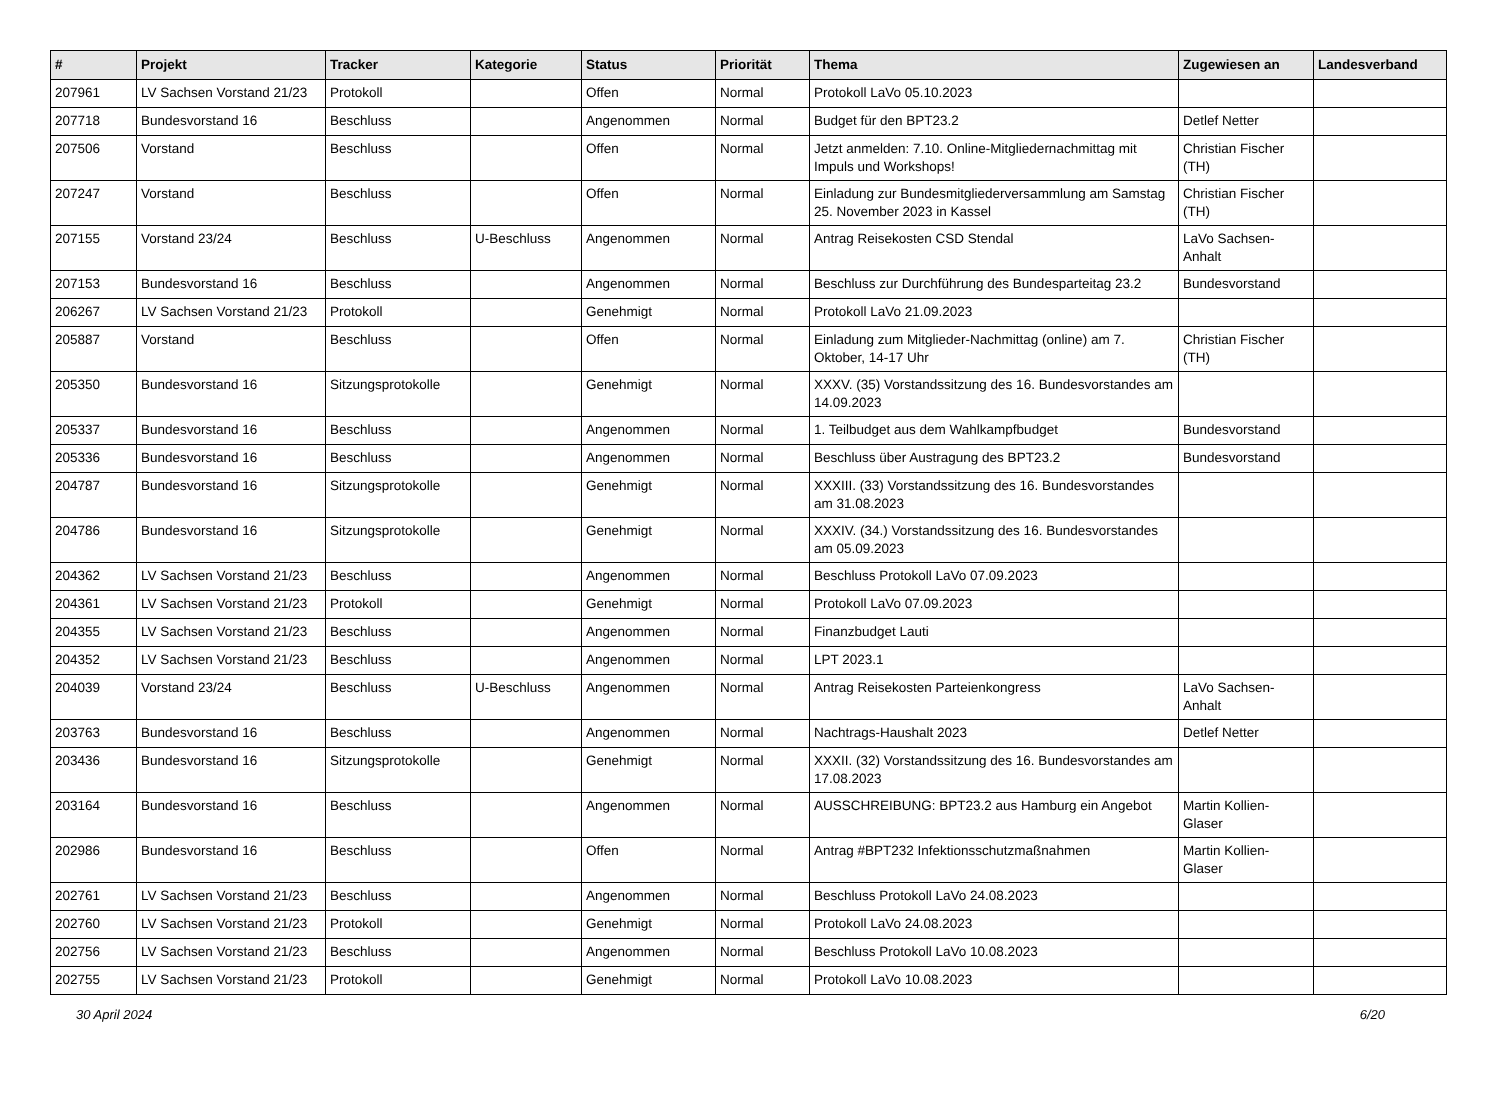| # | Projekt | Tracker | Kategorie | Status | Priorität | Thema | Zugewiesen an | Landesverband |
| --- | --- | --- | --- | --- | --- | --- | --- | --- |
| 207961 | LV Sachsen Vorstand 21/23 | Protokoll | | Offen | Normal | Protokoll LaVo 05.10.2023 | | |
| 207718 | Bundesvorstand 16 | Beschluss | | Angenommen | Normal | Budget für den BPT23.2 | Detlef Netter | |
| 207506 | Vorstand | Beschluss | | Offen | Normal | Jetzt anmelden: 7.10. Online-Mitgliedernachmittag mit Impuls und Workshops! | Christian Fischer (TH) | |
| 207247 | Vorstand | Beschluss | | Offen | Normal | Einladung zur Bundesmitgliederversammlung am Samstag 25. November 2023 in Kassel | Christian Fischer (TH) | |
| 207155 | Vorstand 23/24 | Beschluss | U-Beschluss | Angenommen | Normal | Antrag Reisekosten CSD Stendal | LaVo Sachsen-Anhalt | |
| 207153 | Bundesvorstand 16 | Beschluss | | Angenommen | Normal | Beschluss zur Durchführung des Bundesparteitag 23.2 | Bundesvorstand | |
| 206267 | LV Sachsen Vorstand 21/23 | Protokoll | | Genehmigt | Normal | Protokoll LaVo 21.09.2023 | | |
| 205887 | Vorstand | Beschluss | | Offen | Normal | Einladung zum Mitglieder-Nachmittag (online) am 7. Oktober, 14-17 Uhr | Christian Fischer (TH) | |
| 205350 | Bundesvorstand 16 | Sitzungsprotokolle | | Genehmigt | Normal | XXXV. (35) Vorstandssitzung des 16. Bundesvorstandes am 14.09.2023 | | |
| 205337 | Bundesvorstand 16 | Beschluss | | Angenommen | Normal | 1. Teilbudget aus dem Wahlkampfbudget | Bundesvorstand | |
| 205336 | Bundesvorstand 16 | Beschluss | | Angenommen | Normal | Beschluss über Austragung des BPT23.2 | Bundesvorstand | |
| 204787 | Bundesvorstand 16 | Sitzungsprotokolle | | Genehmigt | Normal | XXXIII. (33) Vorstandssitzung des 16. Bundesvorstandes am 31.08.2023 | | |
| 204786 | Bundesvorstand 16 | Sitzungsprotokolle | | Genehmigt | Normal | XXXIV. (34.) Vorstandssitzung des 16. Bundesvorstandes am 05.09.2023 | | |
| 204362 | LV Sachsen Vorstand 21/23 | Beschluss | | Angenommen | Normal | Beschluss Protokoll LaVo 07.09.2023 | | |
| 204361 | LV Sachsen Vorstand 21/23 | Protokoll | | Genehmigt | Normal | Protokoll LaVo 07.09.2023 | | |
| 204355 | LV Sachsen Vorstand 21/23 | Beschluss | | Angenommen | Normal | Finanzbudget Lauti | | |
| 204352 | LV Sachsen Vorstand 21/23 | Beschluss | | Angenommen | Normal | LPT 2023.1 | | |
| 204039 | Vorstand 23/24 | Beschluss | U-Beschluss | Angenommen | Normal | Antrag Reisekosten Parteienkongress | LaVo Sachsen-Anhalt | |
| 203763 | Bundesvorstand 16 | Beschluss | | Angenommen | Normal | Nachtrags-Haushalt 2023 | Detlef Netter | |
| 203436 | Bundesvorstand 16 | Sitzungsprotokolle | | Genehmigt | Normal | XXXII. (32) Vorstandssitzung des 16. Bundesvorstandes am 17.08.2023 | | |
| 203164 | Bundesvorstand 16 | Beschluss | | Angenommen | Normal | AUSSCHREIBUNG: BPT23.2 aus Hamburg ein Angebot | Martin Kollien-Glaser | |
| 202986 | Bundesvorstand 16 | Beschluss | | Offen | Normal | Antrag #BPT232 Infektionsschutzmaßnahmen | Martin Kollien-Glaser | |
| 202761 | LV Sachsen Vorstand 21/23 | Beschluss | | Angenommen | Normal | Beschluss Protokoll LaVo 24.08.2023 | | |
| 202760 | LV Sachsen Vorstand 21/23 | Protokoll | | Genehmigt | Normal | Protokoll LaVo 24.08.2023 | | |
| 202756 | LV Sachsen Vorstand 21/23 | Beschluss | | Angenommen | Normal | Beschluss Protokoll LaVo 10.08.2023 | | |
| 202755 | LV Sachsen Vorstand 21/23 | Protokoll | | Genehmigt | Normal | Protokoll LaVo 10.08.2023 | | |
30 April 2024 6/20